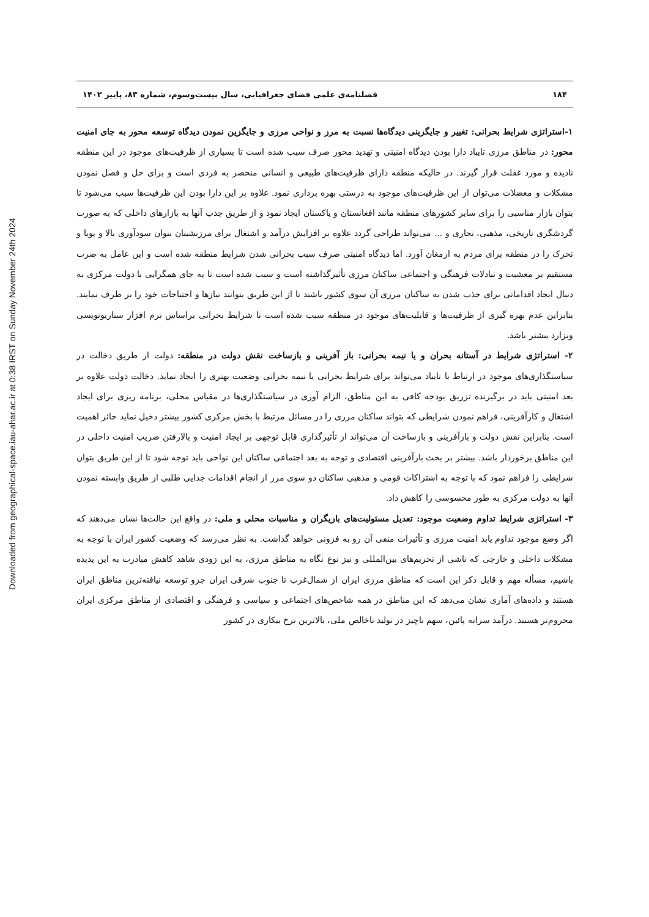Downloaded from geographical-space.iau-ahar.ac.ir at 0:38 IRST on Sunday November 24th 2024
۱۸۴ فصلنامه‌ی علمی فضای جغرافیایی، سال بیست‌وسوم، شماره ۸۳، پاییز ۱۴۰۲
۱-استراتژی شرایط بحرانی: تغییر و جایگزینی دیدگاه‌ها نسبت به مرز و نواحی مرزی و جایگزین نمودن دیدگاه توسعه محور به جای امنیت محور: در مناطق مرزی تایباد دارا بودن دیدگاه امنیتی و تهدید محور صرف سبب شده است تا بسیاری از ظرفیت‌های موجود در این منطقه نادیده و مورد غفلت قرار گیرند. در حالیکه منطقه دارای ظرفیت‌های طبیعی و انسانی منحصر به فردی است و برای حل و فصل نمودن مشکلات و معضلات می‌توان از این ظرفیت‌های موجود به درستی بهره برداری نمود. علاوه بر این دارا بودن این ظرفیت‌ها سبب می‌شود تا بتوان بازار مناسبی را برای سایر کشورهای منطقه مانند افغانستان و پاکستان ایجاد نمود و از طریق جذب آنها به بازارهای داخلی که به صورت گردشگری تاریخی، مذهبی، تجاری و ... می‌تواند طراحی گردد علاوه بر افزایش درآمد و اشتغال برای مرزنشینان بتوان سودآوری بالا و پویا و تحرک را در منطقه برای مردم به ارمغان آورد. اما دیدگاه امنیتی صرف سبب بحرانی شدن شرایط منطقه شده است و این عامل به صرت مستقیم بر معشیت و تبادلات فرهنگی و اجتماعی ساکنان مرزی تأثیرگذاشته است و سبب شده است تا به جای همگرایی با دولت مرکزی به دنبال ایجاد اقداماتی برای جذب شدن به ساکنان مرزی آن سوی کشور باشند تا از این طریق بتوانند نیازها و احتیاجات خود را بر طرف نمایند. بنابراین عدم بهره گیری از ظرفیت‌ها و قابلیت‌های موجود در منطقه سبب شده است تا شرایط بحرانی براساس نرم افزار سناریونویسی ویزارد بیشتر باشد.
۲- استراتژی شرایط در آستانه بحران و یا نیمه بحرانی: باز آفرینی و بازساخت نقش دولت در منطقه: دولت از طریق دخالت در سیاستگذاری‌های موجود در ارتباط با تایباد می‌تواند برای شرایط بحرانی یا نیمه بحرانی وضعیت بهتری را ایجاد نماید. دخالت دولت علاوه بر بعد امنیتی باید در برگیرنده تزریق بودجه کافی به این مناطق، الزام آوری در سیاستگذاری‌ها در مقیاس محلی، برنامه ریزی برای ایجاد اشتغال و کارآفرینی، فراهم نمودن شرایطی که بتواند ساکنان مرزی را در مسائل مرتبط با بخش مرکزی کشور بیشتر دخیل نماید حائز اهمیت است. بنابراین نقش دولت و بازآفرینی و بازساخت آن می‌تواند از تأثیرگذاری قابل توجهی بر ایجاد امنیت و بالارفتن ضریب امنیت داخلی در این مناطق برخوردار باشد. بیشتر بر بحث بازآفرینی اقتصادی و توجه به بعد اجتماعی ساکنان این نواحی باید توجه شود تا از این طریق بتوان شرایطی را فراهم نمود که با توجه به اشتراکات قومی و مذهبی ساکنان دو سوی مرز از انجام اقدامات جدایی طلبی از طریق وابسته نمودن آنها به دولت مرکزی به طور محسوسی را کاهش داد.
۳- استراتژی شرایط تداوم وضعیت موجود: تعدیل مسئولیت‌های بازیگران و مناسبات محلی و ملی: در واقع این حالت‌ها نشان می‌دهند که اگر وضع موجود تداوم یابد امنیت مرزی و تأثیرات منفی آن رو به فزونی خواهد گذاشت. به نظر می‌رسد که وضعیت کشور ایران با توجه به مشکلات داخلی و خارجی که ناشی از تحریم‌های بین‌المللی و نیز نوع نگاه به مناطق مرزی، به این زودی شاهد کاهش مبادرت به این پدیده باشیم، مسأله مهم و قابل ذکر این است که مناطق مرزی ایران از شمال‌غرب تا جنوب شرقی ایران جزو توسعه نیافته‌ترین مناطق ایران هستند و داده‌های آماری نشان می‌دهد که این مناطق در همه شاخص‌های اجتماعی و سیاسی و فرهنگی و اقتصادی از مناطق مرکزی ایران محروم‌تر هستند. درآمد سرانه پائین، سهم ناچیز در تولید ناخالص ملی، بالاترین نرخ بیکاری در کشور